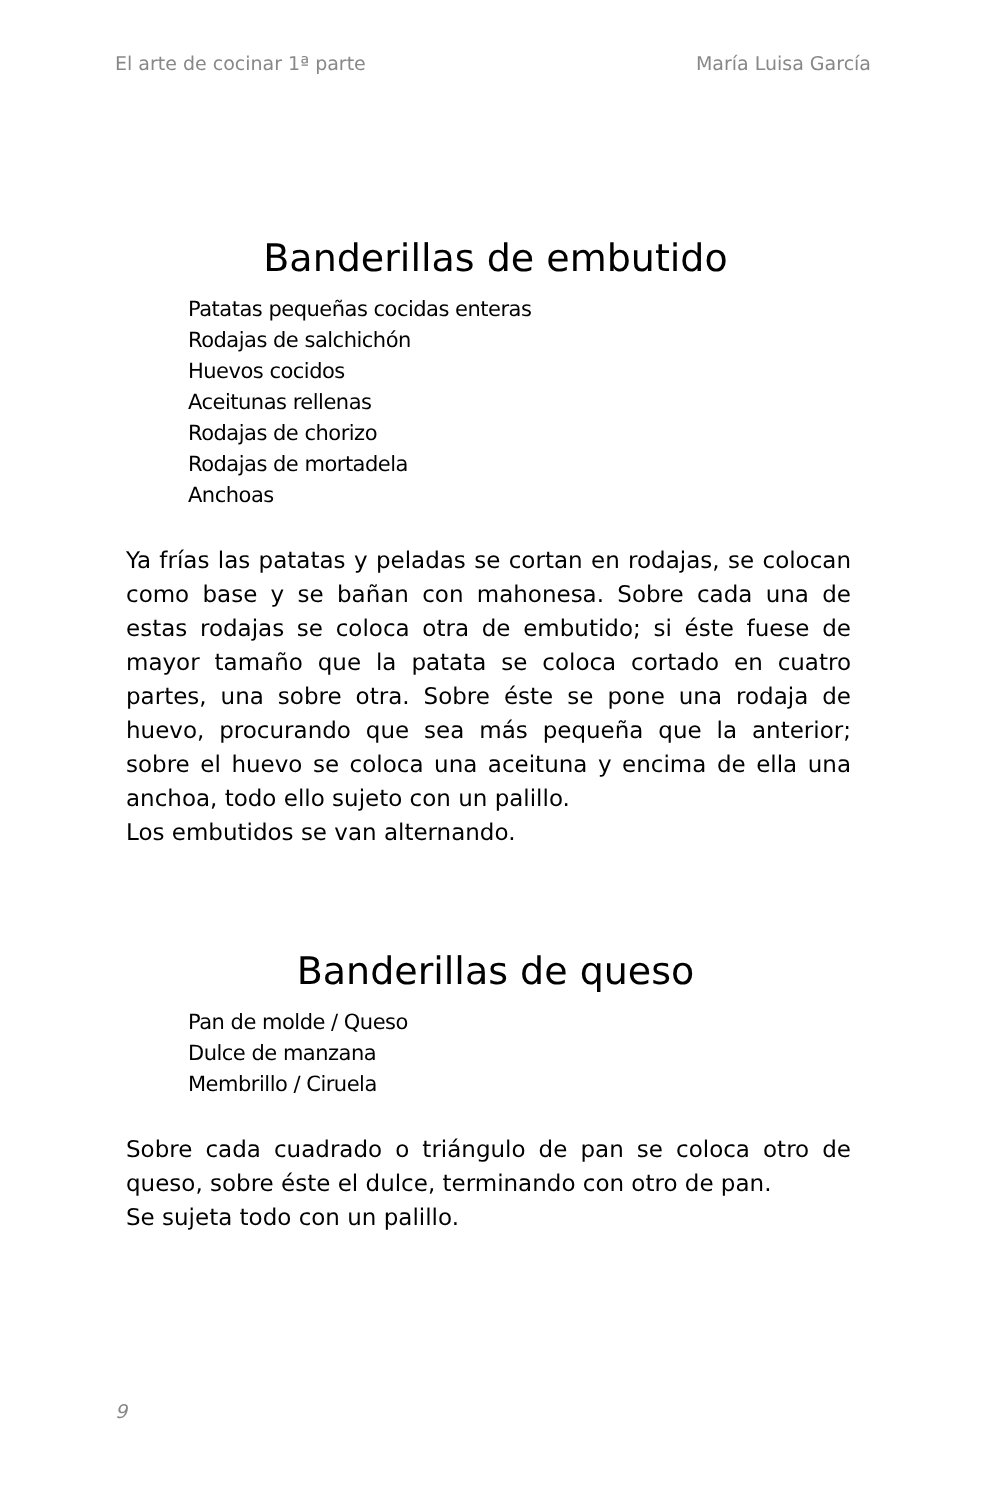El arte de cocinar 1ª parte María Luisa García
Banderillas de embutido
Patatas pequeñas cocidas enteras
Rodajas de salchichón
Huevos cocidos
Aceitunas rellenas
Rodajas de chorizo
Rodajas de mortadela
Anchoas
Ya frías las patatas y peladas se cortan en rodajas, se colocan como base y se bañan con mahonesa. Sobre cada una de estas rodajas se coloca otra de embutido; si éste fuese de mayor tamaño que la patata se coloca cortado en cuatro partes, una sobre otra. Sobre éste se pone una rodaja de huevo, procurando que sea más pequeña que la anterior; sobre el huevo se coloca una aceituna y encima de ella una anchoa, todo ello sujeto con un palillo.
Los embutidos se van alternando.
Banderillas de queso
Pan de molde / Queso
Dulce de manzana
Membrillo / Ciruela
Sobre cada cuadrado o triángulo de pan se coloca otro de queso, sobre éste el dulce, terminando con otro de pan.
Se sujeta todo con un palillo.
9